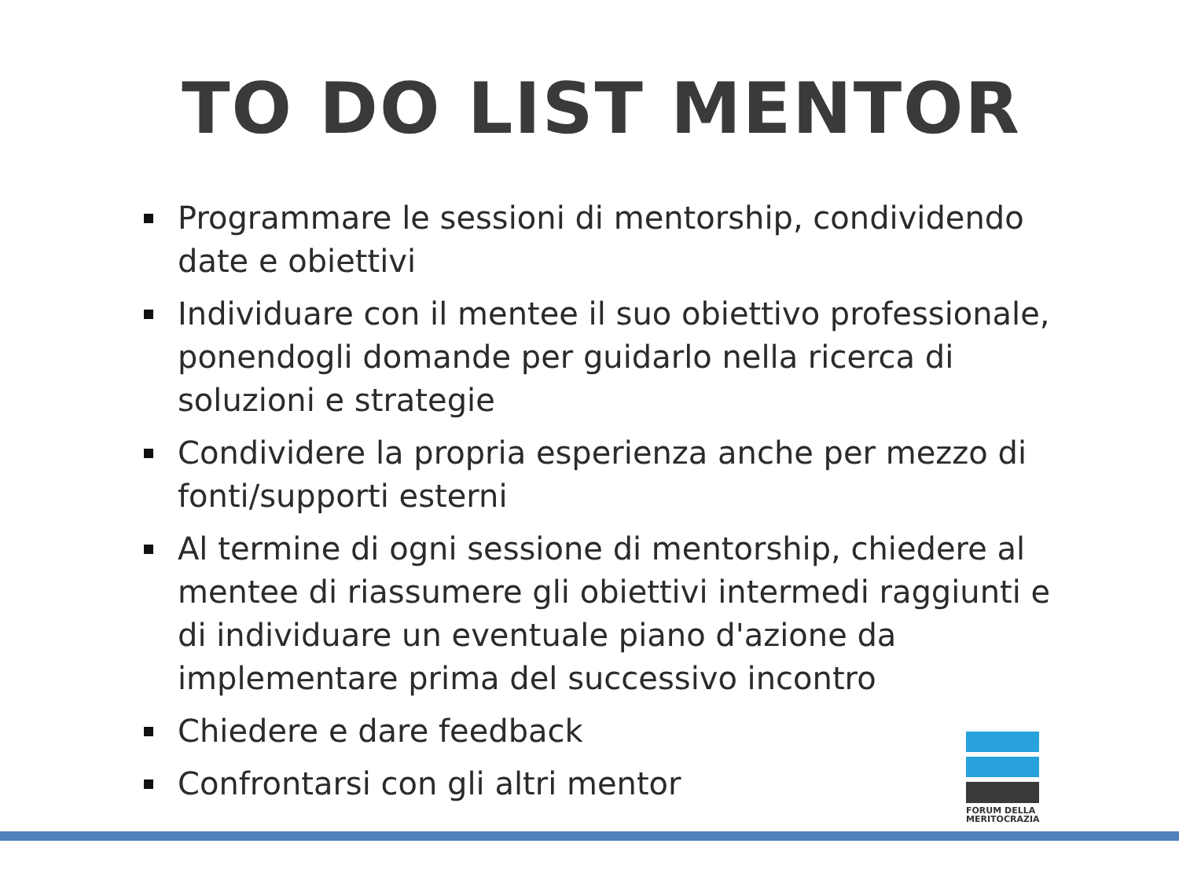TO DO LIST MENTOR
Programmare le sessioni di mentorship, condividendo date e obiettivi
Individuare con il mentee il suo obiettivo professionale, ponendogli domande per guidarlo nella ricerca di soluzioni e strategie
Condividere la propria esperienza anche per mezzo di fonti/supporti esterni
Al termine di ogni sessione di mentorship, chiedere al mentee di riassumere gli obiettivi intermedi raggiunti e di individuare un eventuale piano d'azione da implementare prima del successivo incontro
Chiedere e dare feedback
Confrontarsi con gli altri mentor
FORUM DELLA
MERITOCRAZIA